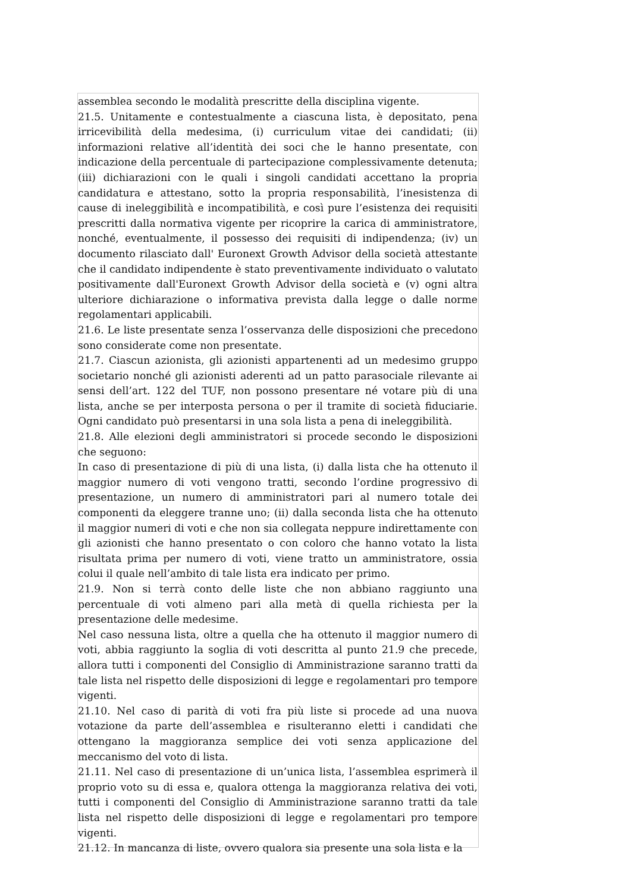assemblea secondo le modalità prescritte della disciplina vigente.
21.5. Unitamente e contestualmente a ciascuna lista, è depositato, pena irricevibilità della medesima, (i) curriculum vitae dei candidati; (ii) informazioni relative all’identità dei soci che le hanno presentate, con indicazione della percentuale di partecipazione complessivamente detenuta; (iii) dichiarazioni con le quali i singoli candidati accettano la propria candidatura e attestano, sotto la propria responsabilità, l’inesistenza di cause di ineleggibilità e incompatibilità, e così pure l’esistenza dei requisiti prescritti dalla normativa vigente per ricoprire la carica di amministratore, nonché, eventualmente, il possesso dei requisiti di indipendenza; (iv) un documento rilasciato dall' Euronext Growth Advisor della società attestante che il candidato indipendente è stato preventivamente individuato o valutato positivamente dall'Euronext Growth Advisor della società e (v) ogni altra ulteriore dichiarazione o informativa prevista dalla legge o dalle norme regolamentari applicabili.
21.6. Le liste presentate senza l’osservanza delle disposizioni che precedono sono considerate come non presentate.
21.7. Ciascun azionista, gli azionisti appartenenti ad un medesimo gruppo societario nonché gli azionisti aderenti ad un patto parasociale rilevante ai sensi dell’art. 122 del TUF, non possono presentare né votare più di una lista, anche se per interposta persona o per il tramite di società fiduciarie. Ogni candidato può presentarsi in una sola lista a pena di ineleggibilità.
21.8. Alle elezioni degli amministratori si procede secondo le disposizioni che seguono:
In caso di presentazione di più di una lista, (i) dalla lista che ha ottenuto il maggior numero di voti vengono tratti, secondo l’ordine progressivo di presentazione, un numero di amministratori pari al numero totale dei componenti da eleggere tranne uno; (ii) dalla seconda lista che ha ottenuto il maggior numeri di voti e che non sia collegata neppure indirettamente con gli azionisti che hanno presentato o con coloro che hanno votato la lista risultata prima per numero di voti, viene tratto un amministratore, ossia colui il quale nell’ambito di tale lista era indicato per primo.
21.9. Non si terrà conto delle liste che non abbiano raggiunto una percentuale di voti almeno pari alla metà di quella richiesta per la presentazione delle medesime.
Nel caso nessuna lista, oltre a quella che ha ottenuto il maggior numero di voti, abbia raggiunto la soglia di voti descritta al punto 21.9 che precede, allora tutti i componenti del Consiglio di Amministrazione saranno tratti da tale lista nel rispetto delle disposizioni di legge e regolamentari pro tempore vigenti.
21.10. Nel caso di parità di voti fra più liste si procede ad una nuova votazione da parte dell’assemblea e risulteranno eletti i candidati che ottengano la maggioranza semplice dei voti senza applicazione del meccanismo del voto di lista.
21.11. Nel caso di presentazione di un’unica lista, l’assemblea esprimerà il proprio voto su di essa e, qualora ottenga la maggioranza relativa dei voti, tutti i componenti del Consiglio di Amministrazione saranno tratti da tale lista nel rispetto delle disposizioni di legge e regolamentari pro tempore vigenti.
21.12. In mancanza di liste, ovvero qualora sia presente una sola lista e la